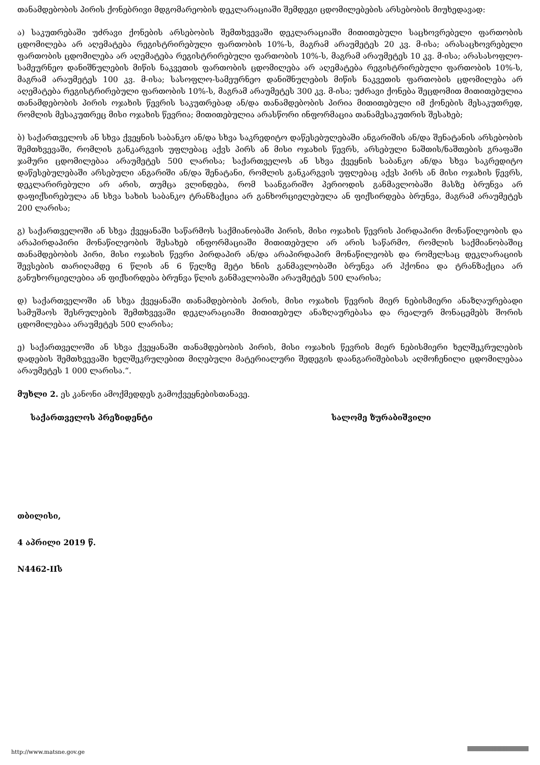თანამდებობის პირის ქონებრივი მდგომარეობის დეკლარაციაში შემდეგი ცდომილებების არსებობის მიუხედავად:
ა) საკუთრებაში უძრავი ქონების არსებობის შემთხვევაში დეკლარაციაში მითითებული საცხოვრებელი ფართობის ცდომილება არ აღემატება რეგისტრირებული ფართობის 10%-ს, მაგრამ არაუმეტეს 20 კვ. მ-ისა; არასაცხოვრებელი ფართობის ცდომილება არ აღემატება რეგისტრირებული ფართობის 10%-ს, მაგრამ არაუმეტეს 10 კვ. მ-ისა; არასასოფლო-სამეურნეო დანიშნულების მიწის ნაკვეთის ფართობის ცდომილება არ აღემატება რეგისტრირებული ფართობის 10%-ს, მაგრამ არაუმეტეს 100 კვ. მ-ისა; სასოფლო-სამეურნეო დანიშნულების მიწის ნაკვეთის ფართობის ცდომილება არ აღემატება რეგისტრირებული ფართობის 10%-ს, მაგრამ არაუმეტეს 300 კვ. მ-ისა; უძრავი ქონება შეცდომით მითითებულია თანამდებობის პირის ოჯახის წევრის საკუთრებად ან/და თანამდებობის პირია მითითებული იმ ქონების მესაკუთრედ, რომლის მესაკუთრეც მისი ოჯახის წევრია; მითითებულია არასწორი ინფორმაცია თანამესაკუთრის შესახებ;
ბ) საქართველოს ან სხვა ქვეყნის საბანკო ან/და სხვა საკრედიტო დაწესებულებაში ანგარიშის ან/და შენატანის არსებობის შემთხვევაში, რომლის განკარგვის უფლებაც აქვს პირს ან მისი ოჯახის წევრს, არსებული ნაშთის/ნაშთების გრაფაში ჯამური ცდომილებაა არაუმეტეს 500 ლარისა; საქართველოს ან სხვა ქვეყნის საბანკო ან/და სხვა საკრედიტო დაწესებულებაში არსებული ანგარიში ან/და შენატანი, რომლის განკარგვის უფლებაც აქვს პირს ან მისი ოჯახის წევრს, დეკლარირებული არ არის, თუმცა ვლინდება, რომ საანგარიშო პერიოდის განმავლობაში მასზე ბრუნვა არ დაფიქსირებულა ან სხვა სახის საბანკო ტრანზაქცია არ განხორციელებულა ან ფიქსირდება ბრუნვა, მაგრამ არაუმეტეს 200 ლარისა;
გ) საქართველოში ან სხვა ქვეყანაში საწარმოს საქმიანობაში პირის, მისი ოჯახის წევრის პირდაპირი მონაწილეობის და არაპირდაპირი მონაწილეობის შესახებ ინფორმაციაში მითითებული არ არის საწარმო, რომლის საქმიანობაშიც თანამდებობის პირი, მისი ოჯახის წევრი პირდაპირ ან/და არაპირდაპირ მონაწილეობს და რომელსაც დეკლარაციის შევსების თარიღამდე 6 წლის ან 6 წელზე მეტი ხნის განმავლობაში ბრუნვა არ ჰქონია და ტრანზაქცია არ განუხორციელებია ან ფიქსირდება ბრუნვა წლის განმავლობაში არაუმეტეს 500 ლარისა;
დ) საქართველოში ან სხვა ქვეყანაში თანამდებობის პირის, მისი ოჯახის წევრის მიერ ნებისმიერი ანაზღაურებადი სამუშაოს შესრულების შემთხვევაში დეკლარაციაში მითითებულ ანაზღაურებასა და რეალურ მონაცემებს შორის ცდომილებაა არაუმეტეს 500 ლარისა;
ე) საქართველოში ან სხვა ქვეყანაში თანამდებობის პირის, მისი ოჯახის წევრის მიერ ნებისმიერი ხელშეკრულების დადების შემთხვევაში ხელშეკრულებით მიღებული მატერიალური შედეგის დაანგარიშებისას აღმოჩენილი ცდომილებაა არაუმეტეს 1 000 ლარისა.“.
მუხლი 2. ეს კანონი ამოქმედდეს გამოქვეყნებისთანავე.
საქართველოს პრეზიდენტი სალომე ზურაბიშვილი
თბილისი,
4 აპრილი 2019 წ.
N4462-IIს
http://www.matsne.gov.ge